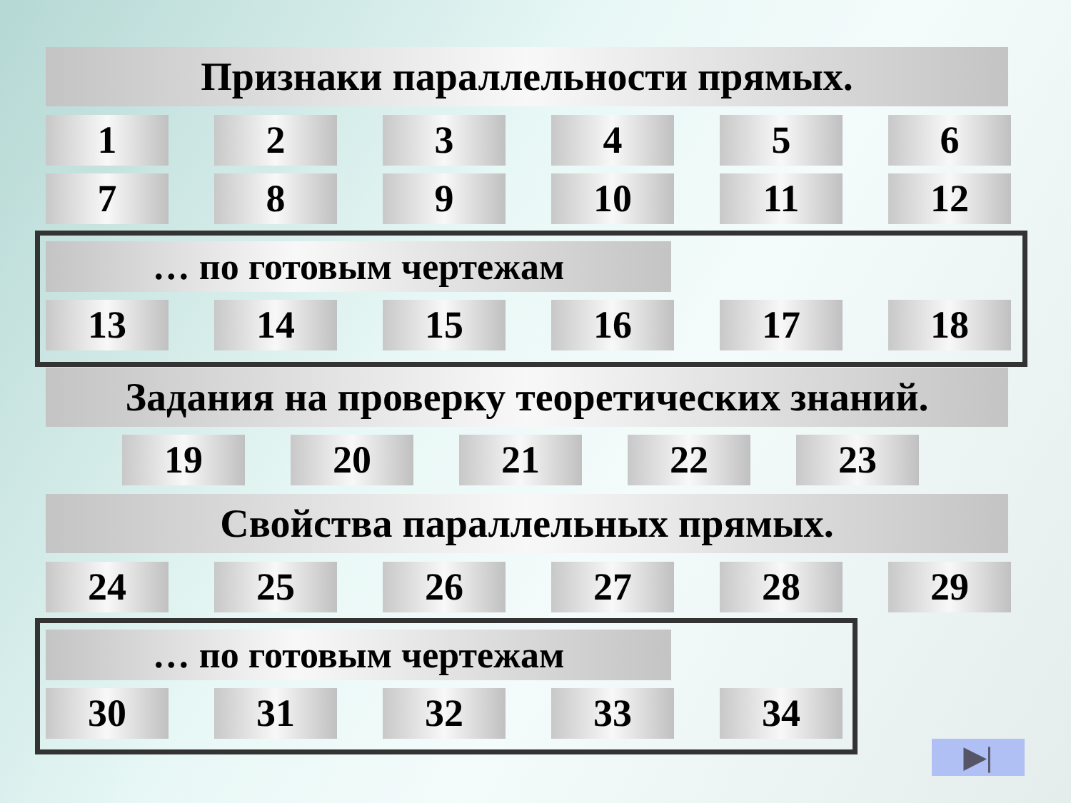Признаки параллельности прямых.
1 2 3 4 5 6
7 8 9 10 11 12
… по готовым чертежам
13 14 15 16 17 18
Задания на проверку теоретических знаний.
19 20 21 22 23
Свойства параллельных прямых.
24 25 26 27 28 29
… по готовым чертежам
30 31 32 33 34
▶|